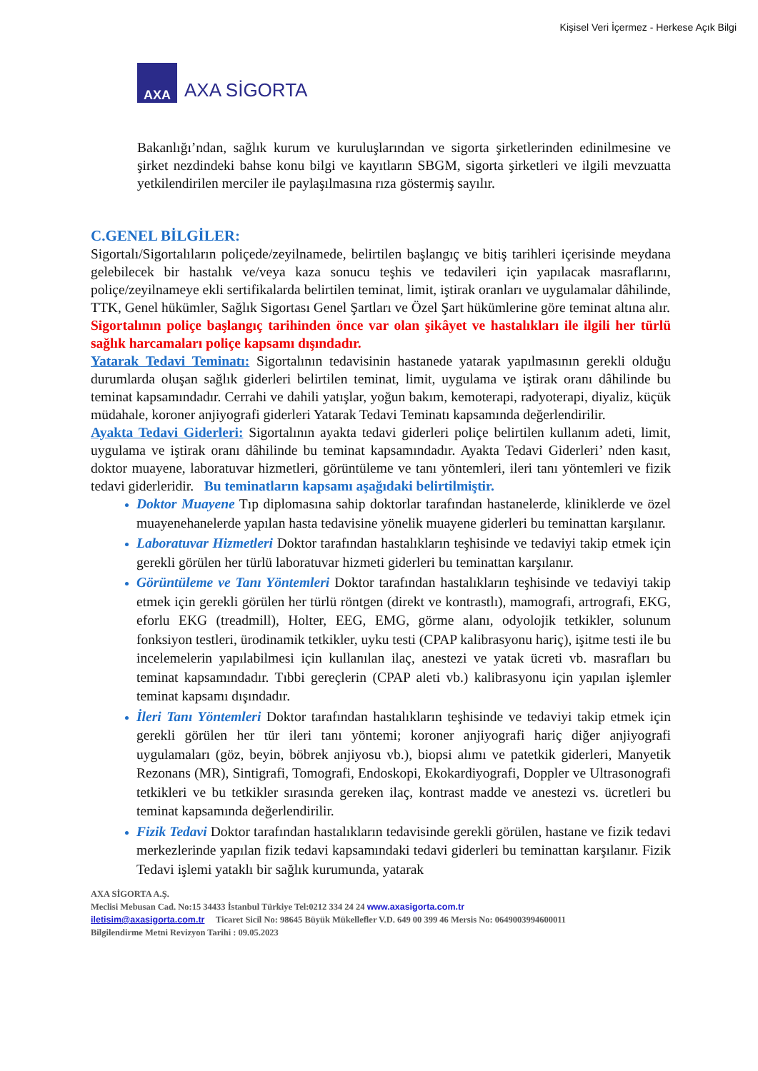Kişisel Veri İçermez - Herkese Açık Bilgi
AXA
AXA SİGORTA
Bakanlığı’ndan, sağlık kurum ve kuruluşlarından ve sigorta şirketlerinden edinilmesine ve şirket nezdindeki bahse konu bilgi ve kayıtların SBGM, sigorta şirketleri ve ilgili mevzuatta yetkilendirilen merciler ile paylaşılmasına rıza göstermiş sayılır.
C.GENEL BİLGİLER:
Sigortalı/Sigortalıların poliçede/zeyilnamede, belirtilen başlangıç ve bitiş tarihleri içerisinde meydana gelebilecek bir hastalık ve/veya kaza sonucu teşhis ve tedavileri için yapılacak masraflarını, poliçe/zeyilnameye ekli sertifikalarda belirtilen teminat, limit, iştirak oranları ve uygulamalar dâhilinde, TTK, Genel hükümler, Sağlık Sigortası Genel Şartları ve Özel Şart hükümlerine göre teminat altına alır.
Sigortalının poliçe başlangıç tarihinden önce var olan şikâyet ve hastalıkları ile ilgili her türlü sağlık harcamaları poliçe kapsamı dışındadır.
Yatarak Tedavi Teminatı: Sigortalının tedavisinin hastanede yatarak yapılmasının gerekli olduğu durumlarda oluşan sağlık giderleri belirtilen teminat, limit, uygulama ve iştirak oranı dâhilinde bu teminat kapsamındadır. Cerrahi ve dahili yatışlar, yoğun bakım, kemoterapi, radyoterapi, diyaliz, küçük müdahale, koroner anjiyografi giderleri Yatarak Tedavi Teminatı kapsamında değerlendirilir.
Ayakta Tedavi Giderleri: Sigortalının ayakta tedavi giderleri poliçe belirtilen kullanım adeti, limit, uygulama ve iştirak oranı dâhilinde bu teminat kapsamındadır. Ayakta Tedavi Giderleri’ nden kasıt, doktor muayene, laboratuvar hizmetleri, görüntüleme ve tanı yöntemleri, ileri tanı yöntemleri ve fizik tedavi giderleridir. Bu teminatların kapsamı aşağıdaki belirtilmiştir.
Doktor Muayene Tıp diplomasına sahip doktorlar tarafından hastanelerde, kliniklerde ve özel muayenehanelerde yapılan hasta tedavisine yönelik muayene giderleri bu teminattan karşılanır.
Laboratuvar Hizmetleri Doktor tarafından hastalıkların teşhisinde ve tedaviyi takip etmek için gerekli görülen her türlü laboratuvar hizmeti giderleri bu teminattan karşılanır.
Görüntüleme ve Tanı Yöntemleri Doktor tarafından hastalıkların teşhisinde ve tedaviyi takip etmek için gerekli görülen her türlü röntgen (direkt ve kontrastlı), mamografi, artrografi, EKG, eforlu EKG (treadmill), Holter, EEG, EMG, görme alanı, odyolojik tetkikler, solunum fonksiyon testleri, ürodinamik tetkikler, uyku testi (CPAP kalibrasyonu hariç), işitme testi ile bu incelemelerin yapılabilmesi için kullanılan ilaç, anestezi ve yatak ücreti vb. masrafları bu teminat kapsamındadır. Tıbbi gereçlerin (CPAP aleti vb.) kalibrasyonu için yapılan işlemler teminat kapsamı dışındadır.
İleri Tanı Yöntemleri Doktor tarafından hastalıkların teşhisinde ve tedaviyi takip etmek için gerekli görülen her tür ileri tanı yöntemi; koroner anjiyografi hariç diğer anjiyografi uygulamaları (göz, beyin, böbrek anjiyosu vb.), biopsi alımı ve patetkik giderleri, Manyetik Rezonans (MR), Sintigrafi, Tomografi, Endoskopi, Ekokardiyografi, Doppler ve Ultrasonografi tetkikleri ve bu tetkikler sırasında gereken ilaç, kontrast madde ve anestezi vs. ücretleri bu teminat kapsamında değerlendirilir.
Fizik Tedavi Doktor tarafından hastalıkların tedavisinde gerekli görülen, hastane ve fizik tedavi merkezlerinde yapılan fizik tedavi kapsamındaki tedavi giderleri bu teminattan karşılanır. Fizik Tedavi işlemi yataklı bir sağlık kurumunda, yatarak
AXA SİGORTA A.Ş.
Meclisi Mebusan Cad. No:15 34433 İstanbul Türkiye Tel:0212 334 24 24 www.axasigorta.com.tr
iletisim@axasigorta.com.tr Ticaret Sicil No: 98645 Büyük Mükellefler V.D. 649 00 399 46 Mersis No: 0649003994600011
Bilgilendirme Metni Revizyon Tarihi : 09.05.2023